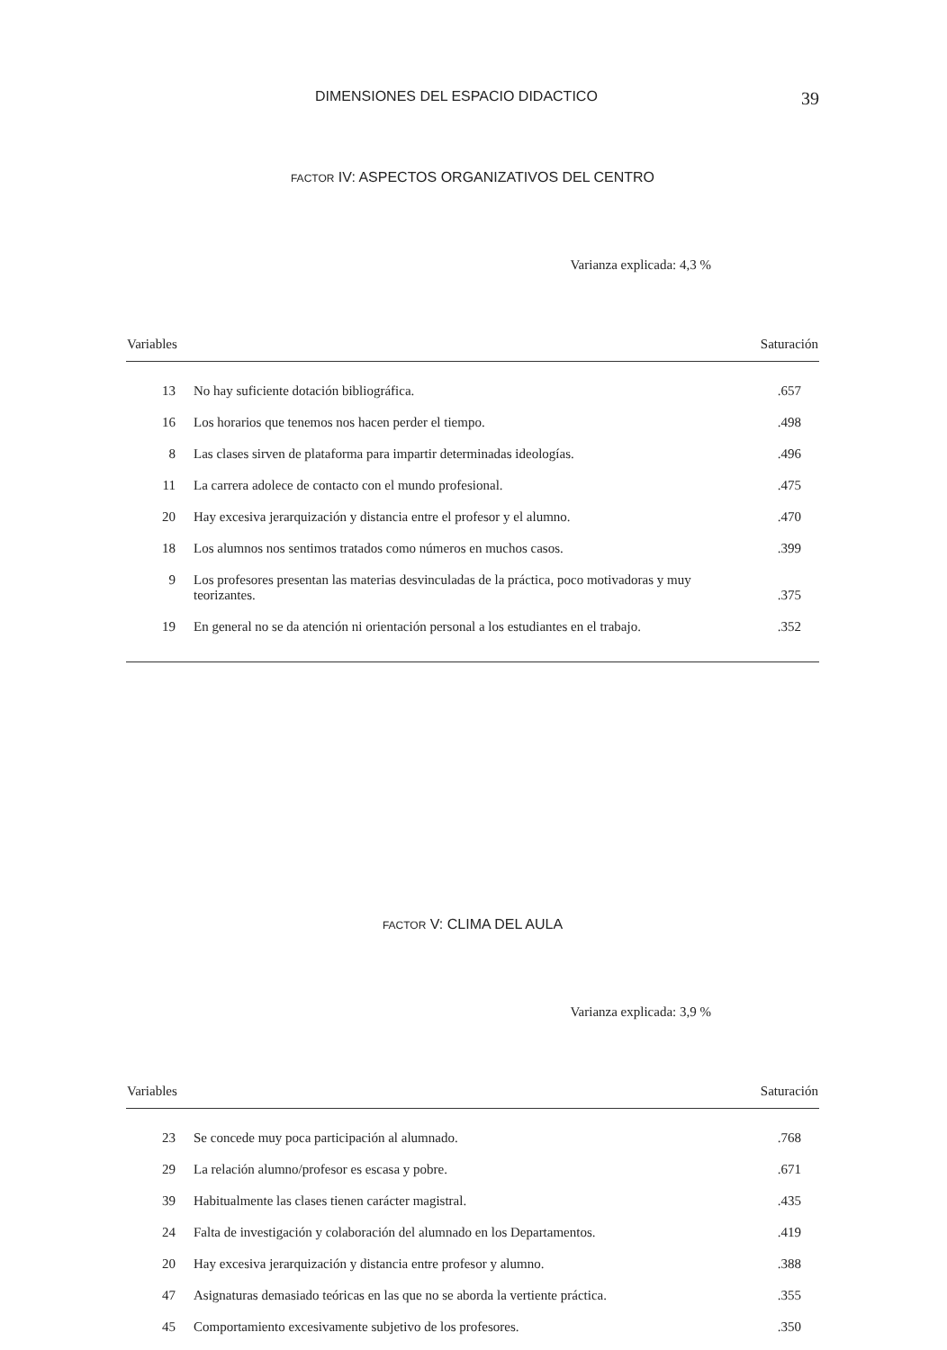DIMENSIONES DEL ESPACIO DIDACTICO 39
FACTOR IV: ASPECTOS ORGANIZATIVOS DEL CENTRO
Varianza explicada: 4,3 %
| Variables | | Saturación |
| --- | --- | --- |
| 13 | No hay suficiente dotación bibliográfica. | .657 |
| 16 | Los horarios que tenemos nos hacen perder el tiempo. | .498 |
| 8 | Las clases sirven de plataforma para impartir determinadas ideologías. | .496 |
| 11 | La carrera adolece de contacto con el mundo profesional. | .475 |
| 20 | Hay excesiva jerarquización y distancia entre el profesor y el alumno. | .470 |
| 18 | Los alumnos nos sentimos tratados como números en muchos casos. | .399 |
| 9 | Los profesores presentan las materias desvinculadas de la práctica, poco motivadoras y muy teorizantes. | .375 |
| 19 | En general no se da atención ni orientación personal a los estudiantes en el trabajo. | .352 |
FACTOR V: CLIMA DEL AULA
Varianza explicada: 3,9 %
| Variables | | Saturación |
| --- | --- | --- |
| 23 | Se concede muy poca participación al alumnado. | .768 |
| 29 | La relación alumno/profesor es escasa y pobre. | .671 |
| 39 | Habitualmente las clases tienen carácter magistral. | .435 |
| 24 | Falta de investigación y colaboración del alumnado en los Departamentos. | .419 |
| 20 | Hay excesiva jerarquización y distancia entre profesor y alumno. | .388 |
| 47 | Asignaturas demasiado teóricas en las que no se aborda la vertiente práctica. | .355 |
| 45 | Comportamiento excesivamente subjetivo de los profesores. | .350 |